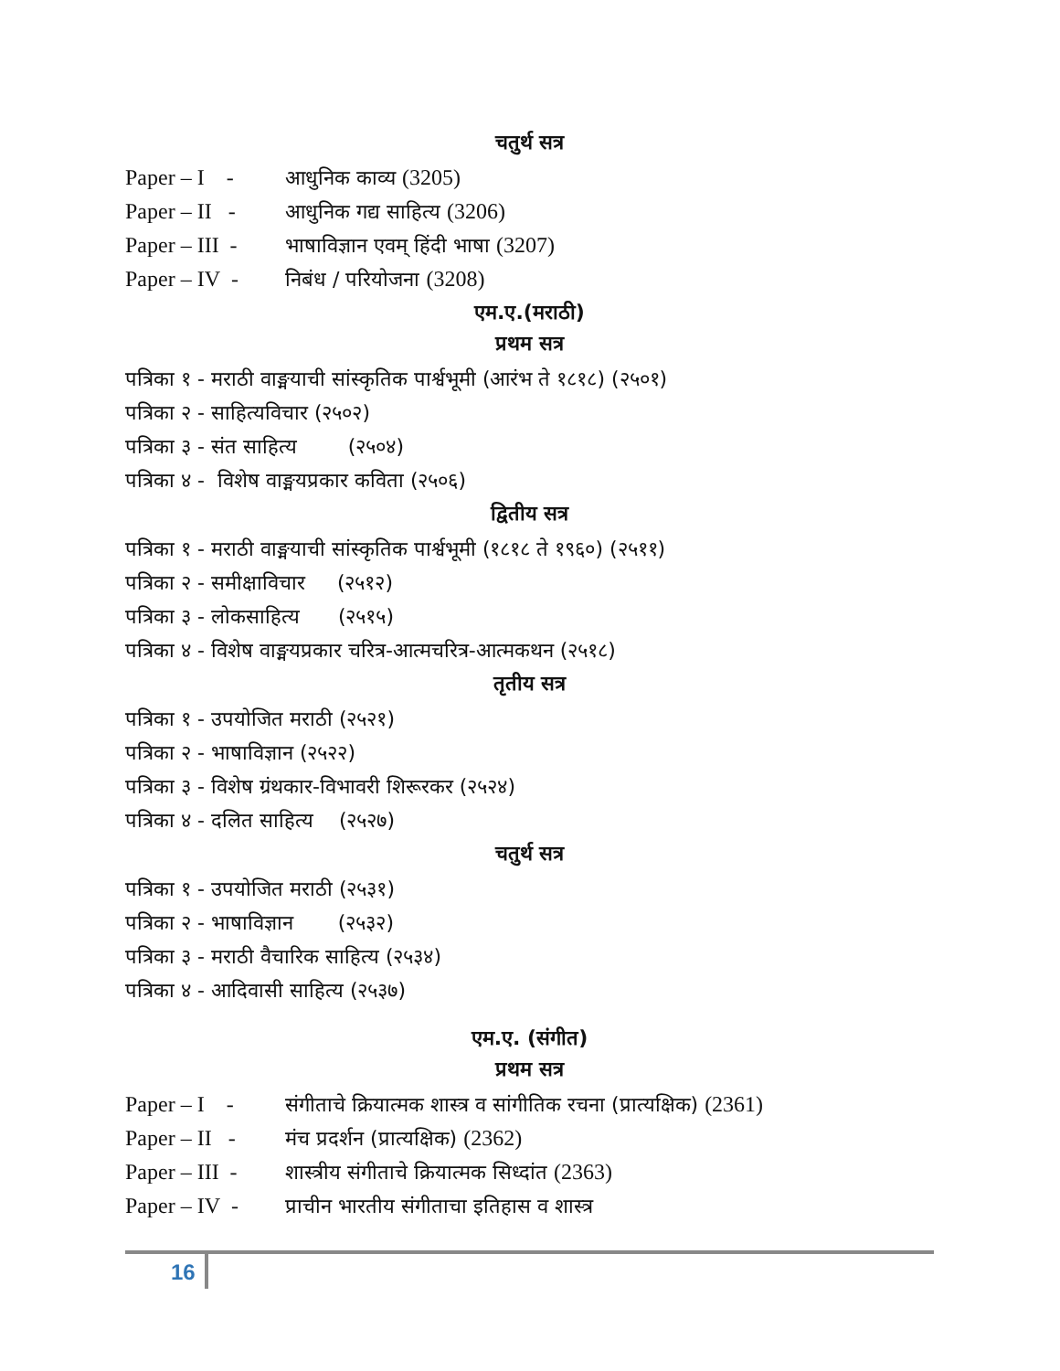चतुर्थ सत्र
Paper – I - आधुनिक काव्य (3205)
Paper – II - आधुनिक गद्य साहित्य (3206)
Paper – III - भाषाविज्ञान एवम् हिंदी भाषा (3207)
Paper – IV - निबंध / परियोजना (3208)
एम.ए.(मराठी)
प्रथम सत्र
पत्रिका १ - मराठी वाङ्मयाची सांस्कृतिक पार्श्वभूमी (आरंभ ते १८१८) (२५०१)
पत्रिका २ - साहित्यविचार (२५०२)
पत्रिका ३ - संत साहित्य (२५०४)
पत्रिका ४ - विशेष वाङ्मयप्रकार कविता (२५०६)
द्वितीय सत्र
पत्रिका १ - मराठी वाङ्मयाची सांस्कृतिक पार्श्वभूमी (१८१८ ते १९६०) (२५११)
पत्रिका २ - समीक्षाविचार (२५१२)
पत्रिका ३ - लोकसाहित्य (२५१५)
पत्रिका ४ - विशेष वाङ्मयप्रकार चरित्र-आत्मचरित्र-आत्मकथन (२५१८)
तृतीय सत्र
पत्रिका १ - उपयोजित मराठी (२५२१)
पत्रिका २ - भाषाविज्ञान (२५२२)
पत्रिका ३ - विशेष ग्रंथकार-विभावरी शिरूरकर (२५२४)
पत्रिका ४ - दलित साहित्य (२५२७)
चतुर्थ सत्र
पत्रिका १ - उपयोजित मराठी (२५३१)
पत्रिका २ - भाषाविज्ञान (२५३२)
पत्रिका ३ - मराठी वैचारिक साहित्य (२५३४)
पत्रिका ४ - आदिवासी साहित्य (२५३७)
एम.ए. (संगीत)
प्रथम सत्र
Paper – I - संगीताचे क्रियात्मक शास्त्र व सांगीतिक रचना (प्रात्यक्षिक) (2361)
Paper – II - मंच प्रदर्शन (प्रात्यक्षिक) (2362)
Paper – III - शास्त्रीय संगीताचे क्रियात्मक सिध्दांत (2363)
Paper – IV - प्राचीन भारतीय संगीताचा इतिहास व शास्त्र
16